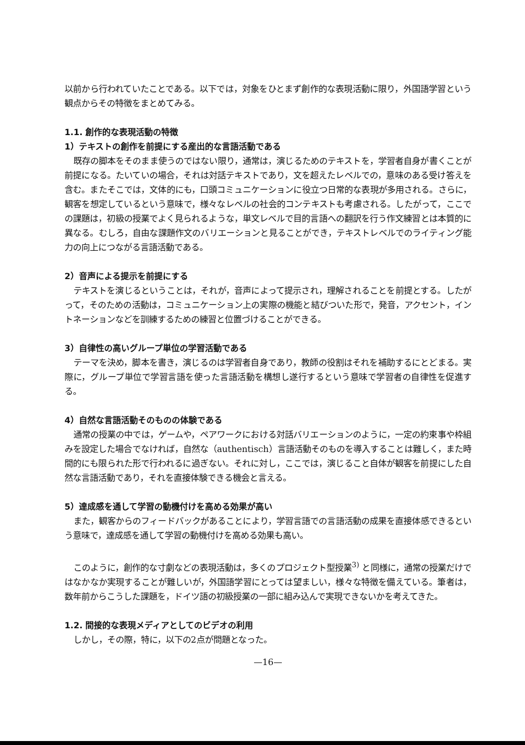以前から行われていたことである。以下では，対象をひとまず創作的な表現活動に限り，外国語学習という観点からその特徴をまとめてみる。
1.1. 創作的な表現活動の特徴
1）テキストの創作を前提にする産出的な言語活動である
既存の脚本をそのまま使うのではない限り，通常は，演じるためのテキストを，学習者自身が書くことが前提になる。たいていの場合，それは対話テキストであり，文を超えたレベルでの，意味のある受け答えを含む。またそこでは，文体的にも，口頭コミュニケーションに役立つ日常的な表現が多用される。さらに，観客を想定しているという意味で，様々なレベルの社会的コンテキストも考慮される。したがって，ここでの課題は，初級の授業でよく見られるような，単文レベルで目的言語への翻訳を行う作文練習とは本質的に異なる。むしろ，自由な課題作文のバリエーションと見ることができ，テキストレベルでのライティング能力の向上につながる言語活動である。
2）音声による提示を前提にする
テキストを演じるということは，それが，音声によって提示され，理解されることを前提とする。したがって，そのための活動は，コミュニケーション上の実際の機能と結びついた形で，発音，アクセント，イントネーションなどを訓練するための練習と位置づけることができる。
3）自律性の高いグループ単位の学習活動である
テーマを決め，脚本を書き，演じるのは学習者自身であり，教師の役割はそれを補助するにとどまる。実際に，グループ単位で学習言語を使った言語活動を構想し遂行するという意味で学習者の自律性を促進する。
4）自然な言語活動そのものの体験である
通常の授業の中では，ゲームや，ペアワークにおける対話バリエーションのように，一定の約束事や枠組みを設定した場合でなければ，自然な（authentisch）言語活動そのものを導入することは難しく，また時間的にも限られた形で行われるに過ぎない。それに対し，ここでは，演じること自体が観客を前提にした自然な言語活動であり，それを直接体験できる機会と言える。
5）達成感を通して学習の動機付けを高める効果が高い
また，観客からのフィードバックがあることにより，学習言語での言語活動の成果を直接体感できるという意味で，達成感を通して学習の動機付けを高める効果も高い。
このように，創作的な寸劇などの表現活動は，多くのプロジェクト型授業<sup>3)</sup> と同様に，通常の授業だけではなかなか実現することが難しいが，外国語学習にとっては望ましい，様々な特徴を備えている。筆者は，数年前からこうした課題を，ドイツ語の初級授業の一部に組み込んで実現できないかを考えてきた。
1.2. 間接的な表現メディアとしてのビデオの利用
しかし，その際，特に，以下の2点が問題となった。
—16—